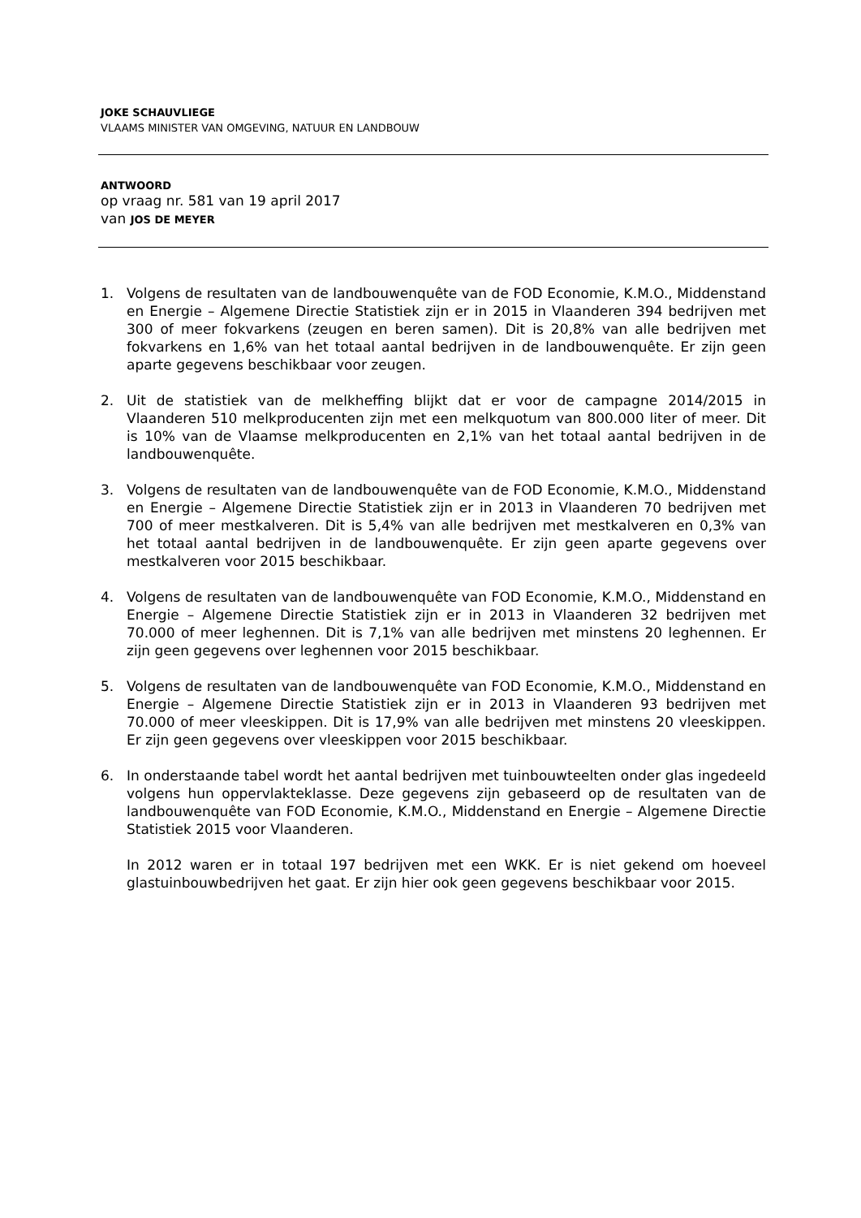JOKE SCHAUVLIEGE
VLAAMS MINISTER VAN OMGEVING, NATUUR EN LANDBOUW
ANTWOORD
op vraag nr. 581 van 19 april 2017
van JOS DE MEYER
1. Volgens de resultaten van de landbouwenquête van de FOD Economie, K.M.O., Middenstand en Energie – Algemene Directie Statistiek zijn er in 2015 in Vlaanderen 394 bedrijven met 300 of meer fokvarkens (zeugen en beren samen). Dit is 20,8% van alle bedrijven met fokvarkens en 1,6% van het totaal aantal bedrijven in de landbouwenquête. Er zijn geen aparte gegevens beschikbaar voor zeugen.
2. Uit de statistiek van de melkheffing blijkt dat er voor de campagne 2014/2015 in Vlaanderen 510 melkproducenten zijn met een melkquotum van 800.000 liter of meer. Dit is 10% van de Vlaamse melkproducenten en 2,1% van het totaal aantal bedrijven in de landbouwenquête.
3. Volgens de resultaten van de landbouwenquête van de FOD Economie, K.M.O., Middenstand en Energie – Algemene Directie Statistiek zijn er in 2013 in Vlaanderen 70 bedrijven met 700 of meer mestkalveren. Dit is 5,4% van alle bedrijven met mestkalveren en 0,3% van het totaal aantal bedrijven in de landbouwenquête. Er zijn geen aparte gegevens over mestkalveren voor 2015 beschikbaar.
4. Volgens de resultaten van de landbouwenquête van FOD Economie, K.M.O., Middenstand en Energie – Algemene Directie Statistiek zijn er in 2013 in Vlaanderen 32 bedrijven met 70.000 of meer leghennen. Dit is 7,1% van alle bedrijven met minstens 20 leghennen. Er zijn geen gegevens over leghennen voor 2015 beschikbaar.
5. Volgens de resultaten van de landbouwenquête van FOD Economie, K.M.O., Middenstand en Energie – Algemene Directie Statistiek zijn er in 2013 in Vlaanderen 93 bedrijven met 70.000 of meer vleeskippen. Dit is 17,9% van alle bedrijven met minstens 20 vleeskippen. Er zijn geen gegevens over vleeskippen voor 2015 beschikbaar.
6. In onderstaande tabel wordt het aantal bedrijven met tuinbouwteelten onder glas ingedeeld volgens hun oppervlakteklasse. Deze gegevens zijn gebaseerd op de resultaten van de landbouwenquête van FOD Economie, K.M.O., Middenstand en Energie – Algemene Directie Statistiek 2015 voor Vlaanderen.
In 2012 waren er in totaal 197 bedrijven met een WKK. Er is niet gekend om hoeveel glastuinbouwbedrijven het gaat. Er zijn hier ook geen gegevens beschikbaar voor 2015.